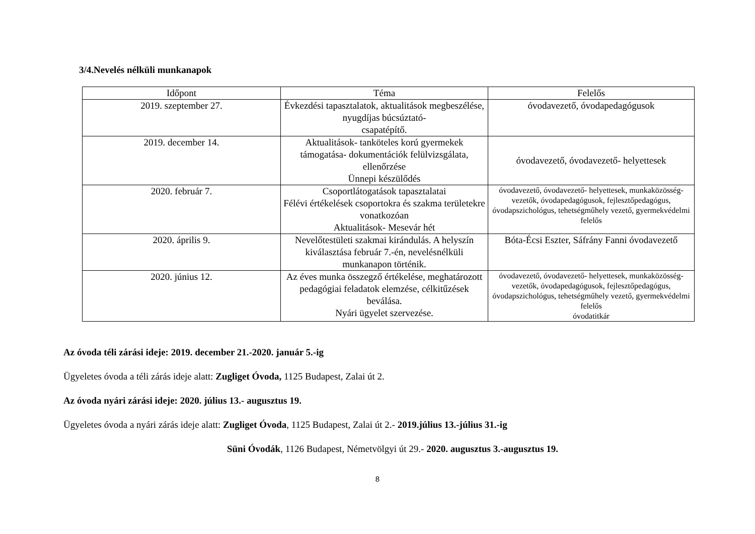3/4.Nevelés nélküli munkanapok
| Időpont | Téma | Felelős |
| --- | --- | --- |
| 2019. szeptember 27. | Évkezdési tapasztalatok, aktualitások megbeszélése, nyugdíjas búcsúztató- csapatépítő. | óvodavezető, óvodapedagógusok |
| 2019. december 14. | Aktualitások- tanköteles korú gyermekek támogatása- dokumentációk felülvizsgálata, ellenőrzése Ünnepi készülődés | óvodavezető, óvodavezető- helyettesek |
| 2020. február 7. | Csoportlátogatások tapasztalatai Félévi értékelések csoportokra és szakma területekre vonatkozóan Aktualitások- Mesevár hét | óvodavezető, óvodavezető- helyettesek, munkaközösség-vezetők, óvodapedagógusok, fejlesztőpedagógus, óvodapszichológus, tehetségműhely vezető, gyermekvédelmi felelős |
| 2020. április 9. | Nevelőtestületi szakmai kirándulás. A helyszín kiválasztása február 7.-én, nevelésnélküli munkanapon történik. | Bóta-Écsi Eszter, Sáfrány Fanni óvodavezető |
| 2020. június 12. | Az éves munka összegző értékelése, meghatározott pedagógiai feladatok elemzése, célkitűzések beválása. Nyári ügyelet szervezése. | óvodavezető, óvodavezető- helyettesek, munkaközösség-vezetők, óvodapedagógusok, fejlesztőpedagógus, óvodapszichológus, tehetségműhely vezető, gyermekvédelmi felelős óvodatitkár |
Az óvoda téli zárási ideje: 2019. december 21.-2020. január 5.-ig
Ügyeletes óvoda a téli zárás ideje alatt: Zugliget Óvoda, 1125 Budapest, Zalai út 2.
Az óvoda nyári zárási ideje: 2020. július 13.- augusztus 19.
Ügyeletes óvoda a nyári zárás ideje alatt: Zugliget Óvoda, 1125 Budapest, Zalai út 2.- 2019.július 13.-július 31.-ig
Süni Óvodák, 1126 Budapest, Németvölgyi út 29.- 2020. augusztus 3.-augusztus 19.
8